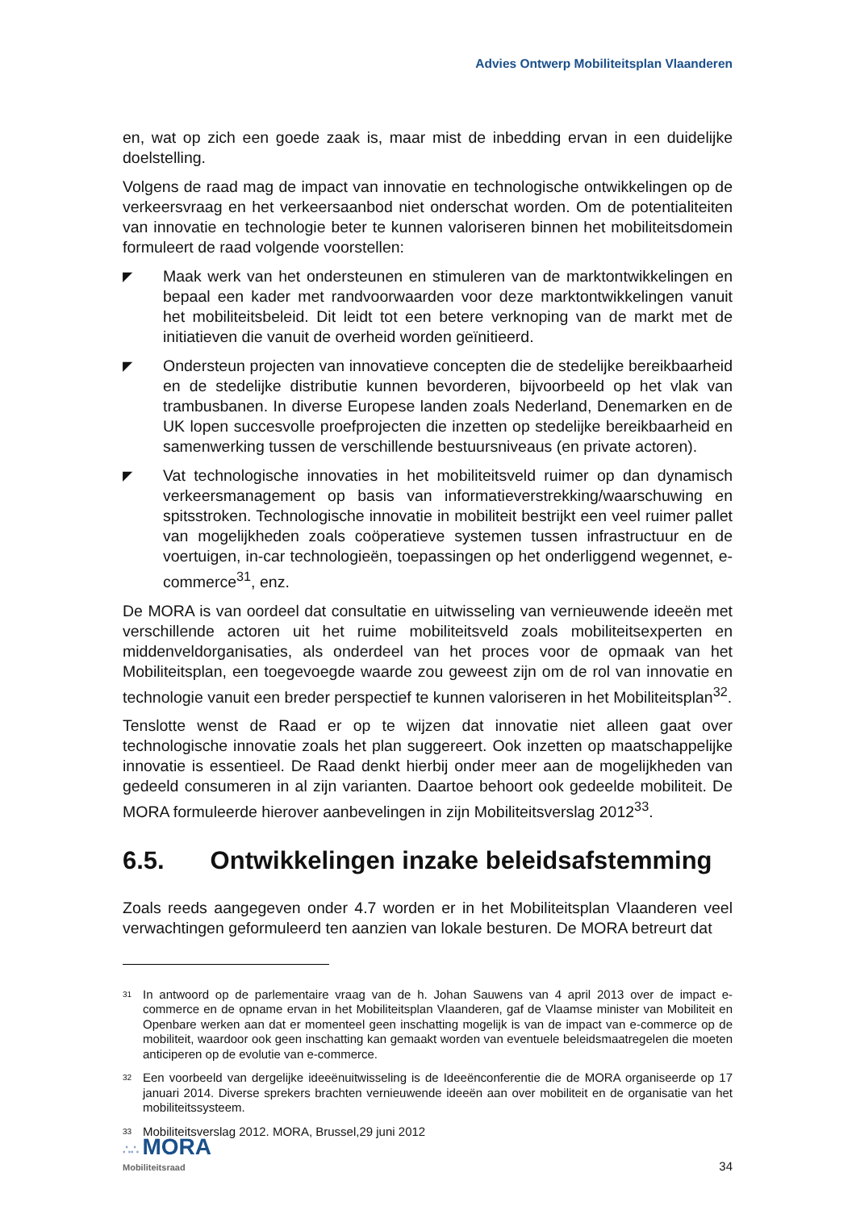Advies Ontwerp Mobiliteitsplan Vlaanderen
en, wat op zich een goede zaak is, maar mist de inbedding ervan in een duidelijke doelstelling.
Volgens de raad mag de impact van innovatie en technologische ontwikkelingen op de verkeersvraag en het verkeersaanbod niet onderschat worden. Om de potentialiteiten van innovatie en technologie beter te kunnen valoriseren binnen het mobiliteitsdomein formuleert de raad volgende voorstellen:
◤
Maak werk van het ondersteunen en stimuleren van de marktontwikkelingen en bepaal een kader met randvoorwaarden voor deze marktontwikkelingen vanuit het mobiliteitsbeleid. Dit leidt tot een betere verknoping van de markt met de initiatieven die vanuit de overheid worden geïnitieerd.
◤
Ondersteun projecten van innovatieve concepten die de stedelijke bereikbaarheid en de stedelijke distributie kunnen bevorderen, bijvoorbeeld op het vlak van trambusbanen. In diverse Europese landen zoals Nederland, Denemarken en de UK lopen succesvolle proefprojecten die inzetten op stedelijke bereikbaarheid en samenwerking tussen de verschillende bestuursniveaus (en private actoren).
◤
Vat technologische innovaties in het mobiliteitsveld ruimer op dan dynamisch verkeersmanagement op basis van informatieverstrekking/waarschuwing en spitsstroken. Technologische innovatie in mobiliteit bestrijkt een veel ruimer pallet van mogelijkheden zoals coöperatieve systemen tussen infrastructuur en de voertuigen, in-car technologieën, toepassingen op het onderliggend wegennet, e-commerce<sup>31</sup>, enz.
De MORA is van oordeel dat consultatie en uitwisseling van vernieuwende ideeën met verschillende actoren uit het ruime mobiliteitsveld zoals mobiliteitsexperten en middenveldorganisaties, als onderdeel van het proces voor de opmaak van het Mobiliteitsplan, een toegevoegde waarde zou geweest zijn om de rol van innovatie en technologie vanuit een breder perspectief te kunnen valoriseren in het Mobiliteitsplan<sup>32</sup>.
Tenslotte wenst de Raad er op te wijzen dat innovatie niet alleen gaat over technologische innovatie zoals het plan suggereert. Ook inzetten op maatschappelijke innovatie is essentieel. De Raad denkt hierbij onder meer aan de mogelijkheden van gedeeld consumeren in al zijn varianten. Daartoe behoort ook gedeelde mobiliteit. De MORA formuleerde hierover aanbevelingen in zijn Mobiliteitsverslag 2012<sup>33</sup>.
6.5. Ontwikkelingen inzake beleidsafstemming
Zoals reeds aangegeven onder 4.7 worden er in het Mobiliteitsplan Vlaanderen veel verwachtingen geformuleerd ten aanzien van lokale besturen. De MORA betreurt dat
<sup>31</sup>
In antwoord op de parlementaire vraag van de h. Johan Sauwens van 4 april 2013 over de impact e-commerce en de opname ervan in het Mobiliteitsplan Vlaanderen, gaf de Vlaamse minister van Mobiliteit en Openbare werken aan dat er momenteel geen inschatting mogelijk is van de impact van e-commerce op de mobiliteit, waardoor ook geen inschatting kan gemaakt worden van eventuele beleidsmaatregelen die moeten anticiperen op de evolutie van e-commerce.
<sup>32</sup>
Een voorbeeld van dergelijke ideeënuitwisseling is de Ideeënconferentie die de MORA organiseerde op 17 januari 2014. Diverse sprekers brachten vernieuwende ideeën aan over mobiliteit en de organisatie van het mobiliteitssysteem.
<sup>33</sup>
Mobiliteitsverslag 2012. MORA, Brussel,29 juni 2012
∴∴ MORA
Mobiliteitsraad
34